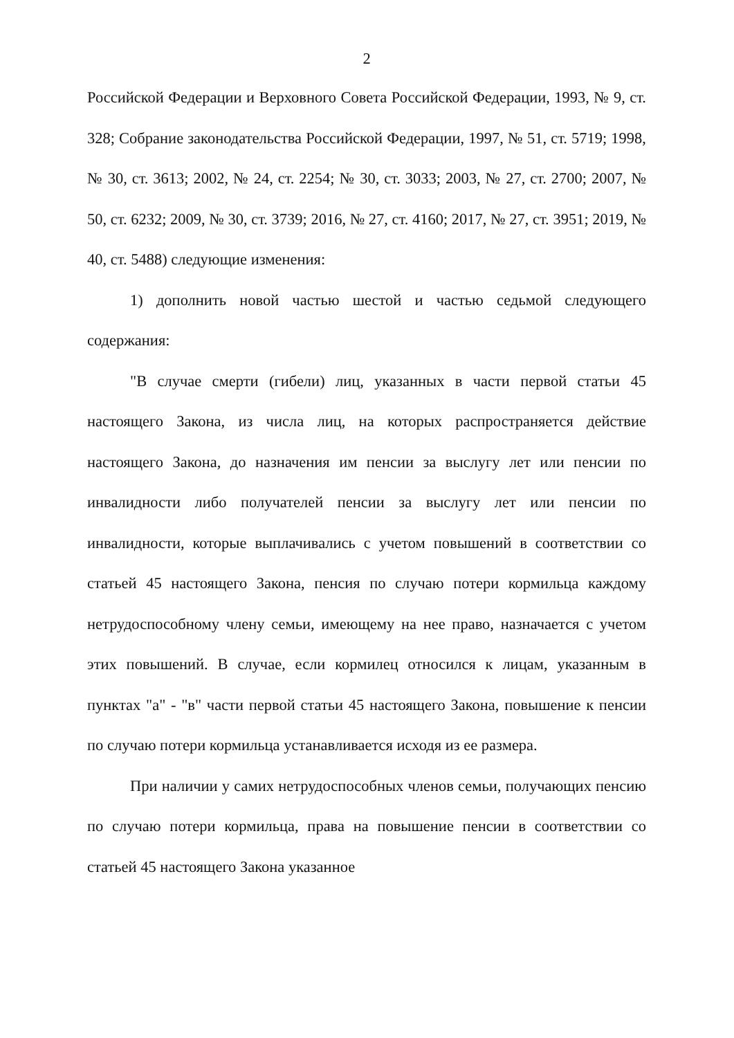2
Российской Федерации и Верховного Совета Российской Федерации, 1993, № 9, ст. 328; Собрание законодательства Российской Федерации, 1997, № 51, ст. 5719; 1998, № 30, ст. 3613; 2002, № 24, ст. 2254; № 30, ст. 3033; 2003, № 27, ст. 2700; 2007, № 50, ст. 6232; 2009, № 30, ст. 3739; 2016, № 27, ст. 4160; 2017, № 27, ст. 3951; 2019, № 40, ст. 5488) следующие изменения:
1) дополнить новой частью шестой и частью седьмой следующего содержания:
"В случае смерти (гибели) лиц, указанных в части первой статьи 45 настоящего Закона, из числа лиц, на которых распространяется действие настоящего Закона, до назначения им пенсии за выслугу лет или пенсии по инвалидности либо получателей пенсии за выслугу лет или пенсии по инвалидности, которые выплачивались с учетом повышений в соответствии со статьей 45 настоящего Закона, пенсия по случаю потери кормильца каждому нетрудоспособному члену семьи, имеющему на нее право, назначается с учетом этих повышений. В случае, если кормилец относился к лицам, указанным в пунктах "а" - "в" части первой статьи 45 настоящего Закона, повышение к пенсии по случаю потери кормильца устанавливается исходя из ее размера.
При наличии у самих нетрудоспособных членов семьи, получающих пенсию по случаю потери кормильца, права на повышение пенсии в соответствии со статьей 45 настоящего Закона указанное